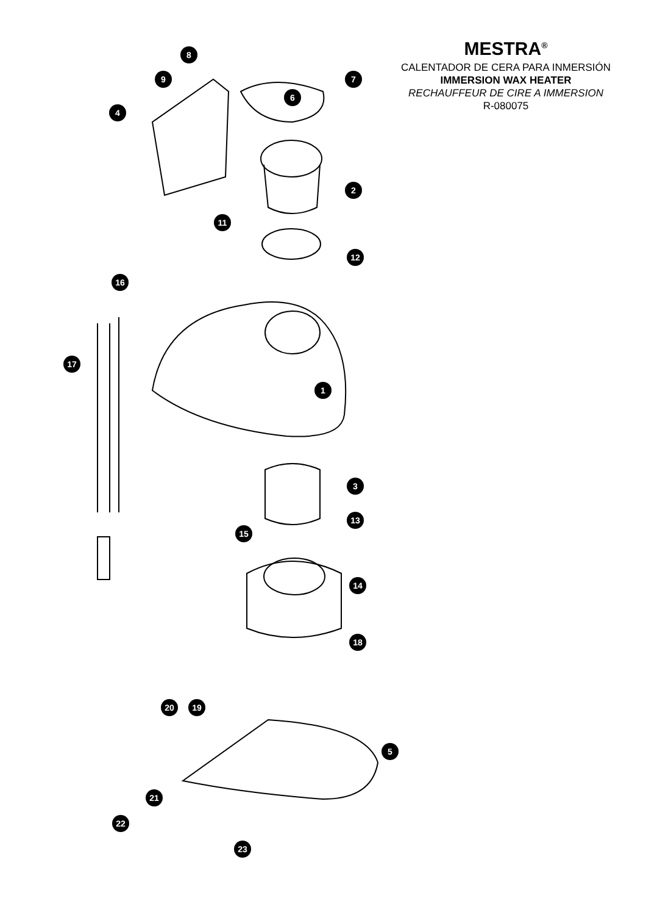MESTRA<sup>®</sup>
CALENTADOR DE CERA PARA INMERSIÓN
IMMERSION WAX HEATER
RECHAUFFEUR DE CIRE A IMMERSION
R-080075
8
9
7
6
4
2
11
12
16
17
1
3
13
15
14
18
20
19
5
21
22
23